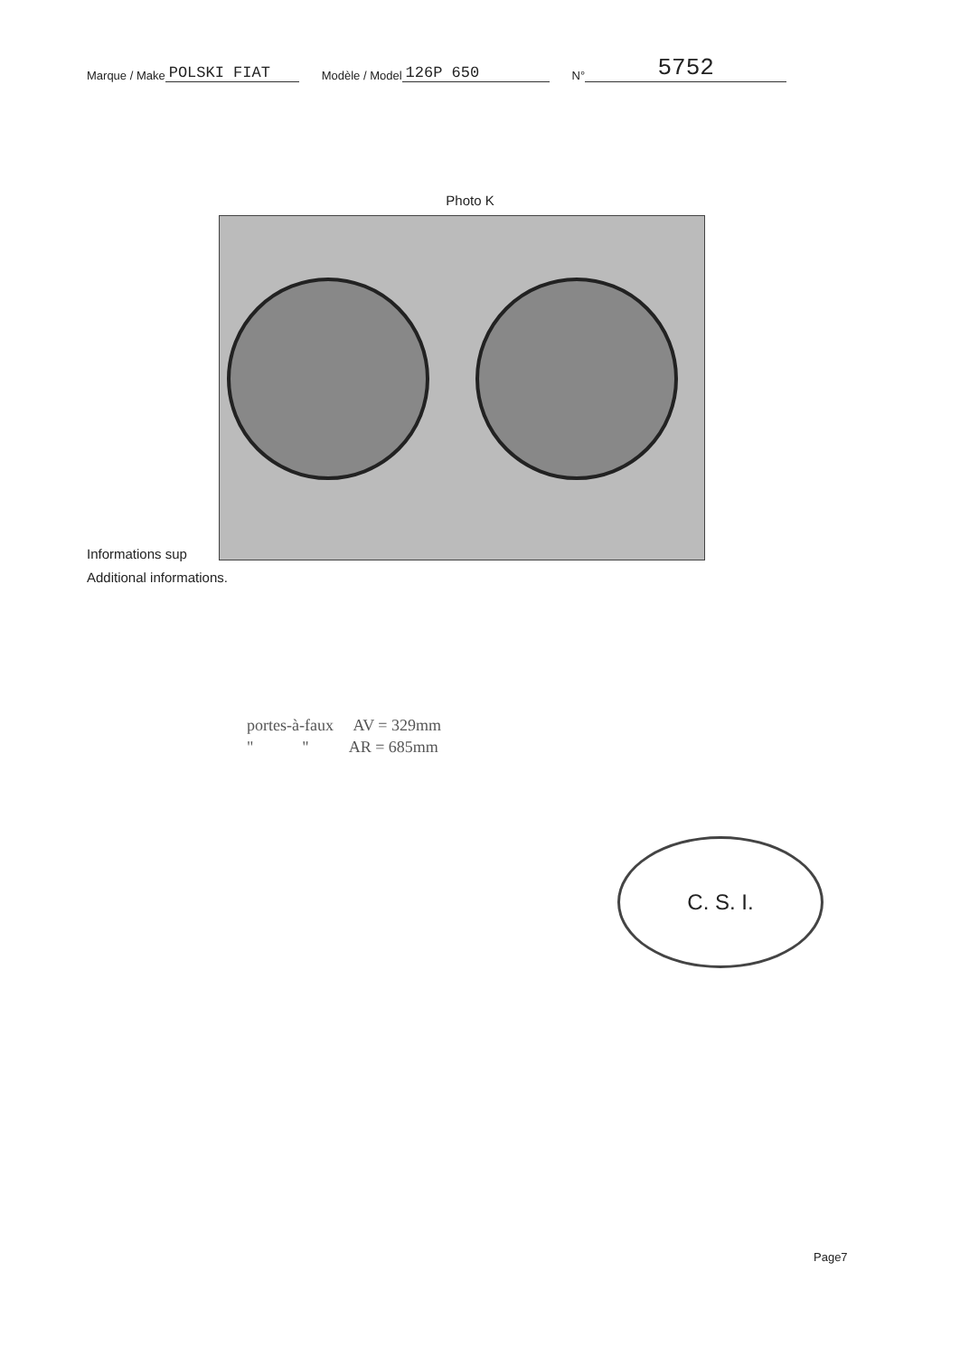Marque / Make POLSKI FIAT Modèle / Model 126P 650 N° 5752
Photo K
Informations sup
Additional informations.
portes-à-faux AV = 329mm
" " AR = 685mm
C. S. I.
Page7